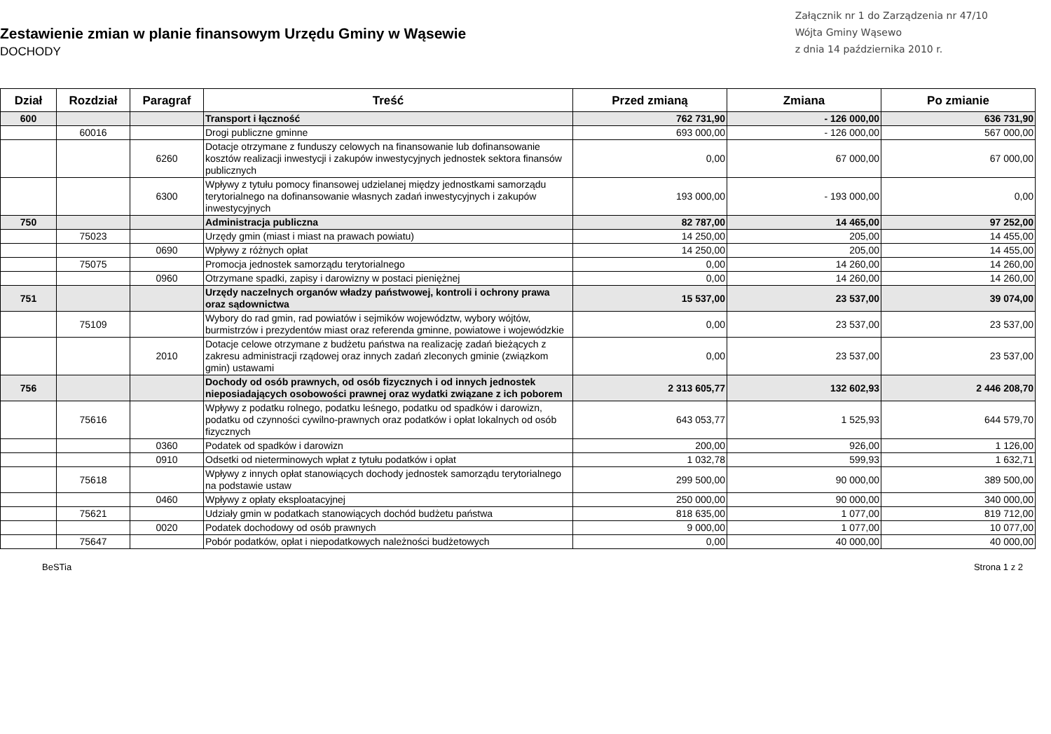Zestawienie zmian w planie finansowym Urzędu Gminy w Wąsewie
DOCHODY
Załącznik nr 1 do Zarządzenia nr 47/10
Wójta Gminy Wąsewo
z dnia 14 października 2010 r.
| Dział | Rozdział | Paragraf | Treść | Przed zmianą | Zmiana | Po zmianie |
| --- | --- | --- | --- | --- | --- | --- |
| 600 | | | Transport i łączność | 762 731,90 | - 126 000,00 | 636 731,90 |
| | 60016 | | Drogi publiczne gminne | 693 000,00 | - 126 000,00 | 567 000,00 |
| | | 6260 | Dotacje otrzymane z funduszy celowych na finansowanie lub dofinansowanie kosztów realizacji inwestycji i zakupów inwestycyjnych jednostek sektora finansów publicznych | 0,00 | 67 000,00 | 67 000,00 |
| | | 6300 | Wpływy z tytułu pomocy finansowej udzielanej między jednostkami samorządu terytorialnego na dofinansowanie własnych zadań inwestycyjnych i zakupów inwestycyjnych | 193 000,00 | - 193 000,00 | 0,00 |
| 750 | | | Administracja publiczna | 82 787,00 | 14 465,00 | 97 252,00 |
| | 75023 | | Urzędy gmin (miast i miast na prawach powiatu) | 14 250,00 | 205,00 | 14 455,00 |
| | | 0690 | Wpływy z różnych opłat | 14 250,00 | 205,00 | 14 455,00 |
| | 75075 | | Promocja jednostek samorządu terytorialnego | 0,00 | 14 260,00 | 14 260,00 |
| | | 0960 | Otrzymane spadki, zapisy i darowizny w postaci pieniężnej | 0,00 | 14 260,00 | 14 260,00 |
| 751 | | | Urzędy naczelnych organów władzy państwowej, kontroli i ochrony prawa oraz sądownictwa | 15 537,00 | 23 537,00 | 39 074,00 |
| | 75109 | | Wybory do rad gmin, rad powiatów i sejmików województw, wybory wójtów, burmistrzów i prezydentów miast oraz referenda gminne, powiatowe i wojewódzkie | 0,00 | 23 537,00 | 23 537,00 |
| | | 2010 | Dotacje celowe otrzymane z budżetu państwa na realizację zadań bieżących z zakresu administracji rządowej oraz innych zadań zleconych gminie (związkom gmin) ustawami | 0,00 | 23 537,00 | 23 537,00 |
| 756 | | | Dochody od osób prawnych, od osób fizycznych i od innych jednostek nieposiadających osobowości prawnej oraz wydatki związane z ich poborem | 2 313 605,77 | 132 602,93 | 2 446 208,70 |
| | 75616 | | Wpływy z podatku rolnego, podatku leśnego, podatku od spadków i darowizn, podatku od czynności cywilno-prawnych oraz podatków i opłat lokalnych od osób fizycznych | 643 053,77 | 1 525,93 | 644 579,70 |
| | | 0360 | Podatek od spadków i darowizn | 200,00 | 926,00 | 1 126,00 |
| | | 0910 | Odsetki od nieterminowych wpłat z tytułu podatków i opłat | 1 032,78 | 599,93 | 1 632,71 |
| | 75618 | | Wpływy z innych opłat stanowiących dochody jednostek samorządu terytorialnego na podstawie ustaw | 299 500,00 | 90 000,00 | 389 500,00 |
| | | 0460 | Wpływy z opłaty eksploatacyjnej | 250 000,00 | 90 000,00 | 340 000,00 |
| | 75621 | | Udziały gmin w podatkach stanowiących dochód budżetu państwa | 818 635,00 | 1 077,00 | 819 712,00 |
| | | 0020 | Podatek dochodowy od osób prawnych | 9 000,00 | 1 077,00 | 10 077,00 |
| | 75647 | | Pobór podatków, opłat i niepodatkowych należności budżetowych | 0,00 | 40 000,00 | 40 000,00 |
BeSTia Strona 1 z 2